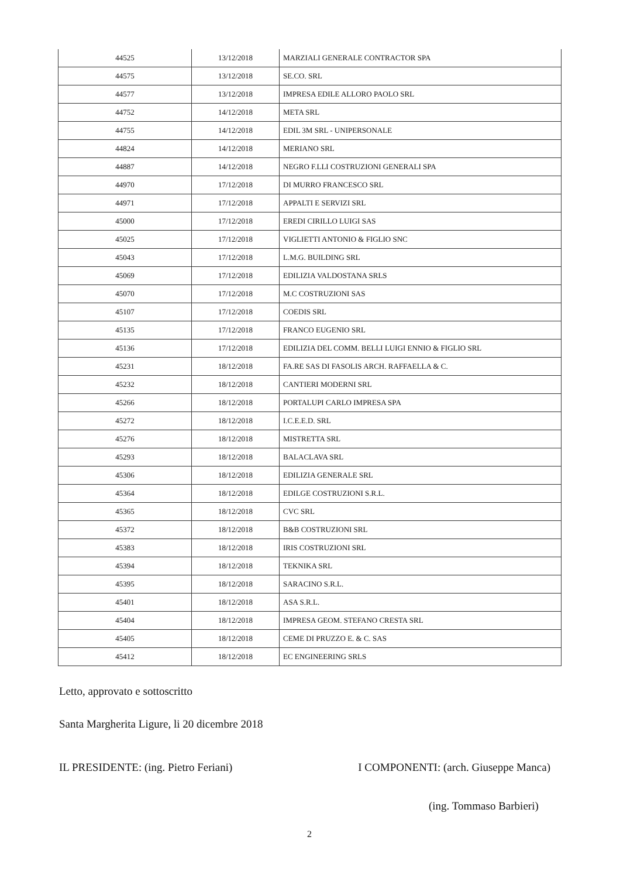| 44525 | 13/12/2018 | MARZIALI GENERALE CONTRACTOR SPA |
| 44575 | 13/12/2018 | SE.CO. SRL |
| 44577 | 13/12/2018 | IMPRESA EDILE ALLORO PAOLO SRL |
| 44752 | 14/12/2018 | META SRL |
| 44755 | 14/12/2018 | EDIL 3M SRL - UNIPERSONALE |
| 44824 | 14/12/2018 | MERIANO SRL |
| 44887 | 14/12/2018 | NEGRO F.LLI COSTRUZIONI GENERALI SPA |
| 44970 | 17/12/2018 | DI MURRO FRANCESCO SRL |
| 44971 | 17/12/2018 | APPALTI E SERVIZI SRL |
| 45000 | 17/12/2018 | EREDI CIRILLO LUIGI SAS |
| 45025 | 17/12/2018 | VIGLIETTI ANTONIO & FIGLIO SNC |
| 45043 | 17/12/2018 | L.M.G. BUILDING SRL |
| 45069 | 17/12/2018 | EDILIZIA VALDOSTANA SRLS |
| 45070 | 17/12/2018 | M.C COSTRUZIONI SAS |
| 45107 | 17/12/2018 | COEDIS SRL |
| 45135 | 17/12/2018 | FRANCO EUGENIO SRL |
| 45136 | 17/12/2018 | EDILIZIA DEL COMM. BELLI LUIGI ENNIO & FIGLIO SRL |
| 45231 | 18/12/2018 | FA.RE SAS DI FASOLIS ARCH. RAFFAELLA & C. |
| 45232 | 18/12/2018 | CANTIERI MODERNI SRL |
| 45266 | 18/12/2018 | PORTALUPI CARLO IMPRESA SPA |
| 45272 | 18/12/2018 | I.C.E.E.D. SRL |
| 45276 | 18/12/2018 | MISTRETTA SRL |
| 45293 | 18/12/2018 | BALACLAVA SRL |
| 45306 | 18/12/2018 | EDILIZIA GENERALE SRL |
| 45364 | 18/12/2018 | EDILGE COSTRUZIONI S.R.L. |
| 45365 | 18/12/2018 | CVC SRL |
| 45372 | 18/12/2018 | B&B COSTRUZIONI SRL |
| 45383 | 18/12/2018 | IRIS COSTRUZIONI SRL |
| 45394 | 18/12/2018 | TEKNIKA SRL |
| 45395 | 18/12/2018 | SARACINO S.R.L. |
| 45401 | 18/12/2018 | ASA S.R.L. |
| 45404 | 18/12/2018 | IMPRESA GEOM. STEFANO CRESTA SRL |
| 45405 | 18/12/2018 | CEME DI PRUZZO E. & C. SAS |
| 45412 | 18/12/2018 | EC ENGINEERING SRLS |
Letto, approvato e sottoscritto
Santa Margherita Ligure, li 20 dicembre 2018
IL PRESIDENTE: (ing. Pietro Feriani) I COMPONENTI: (arch. Giuseppe Manca)
(ing. Tommaso Barbieri)
2